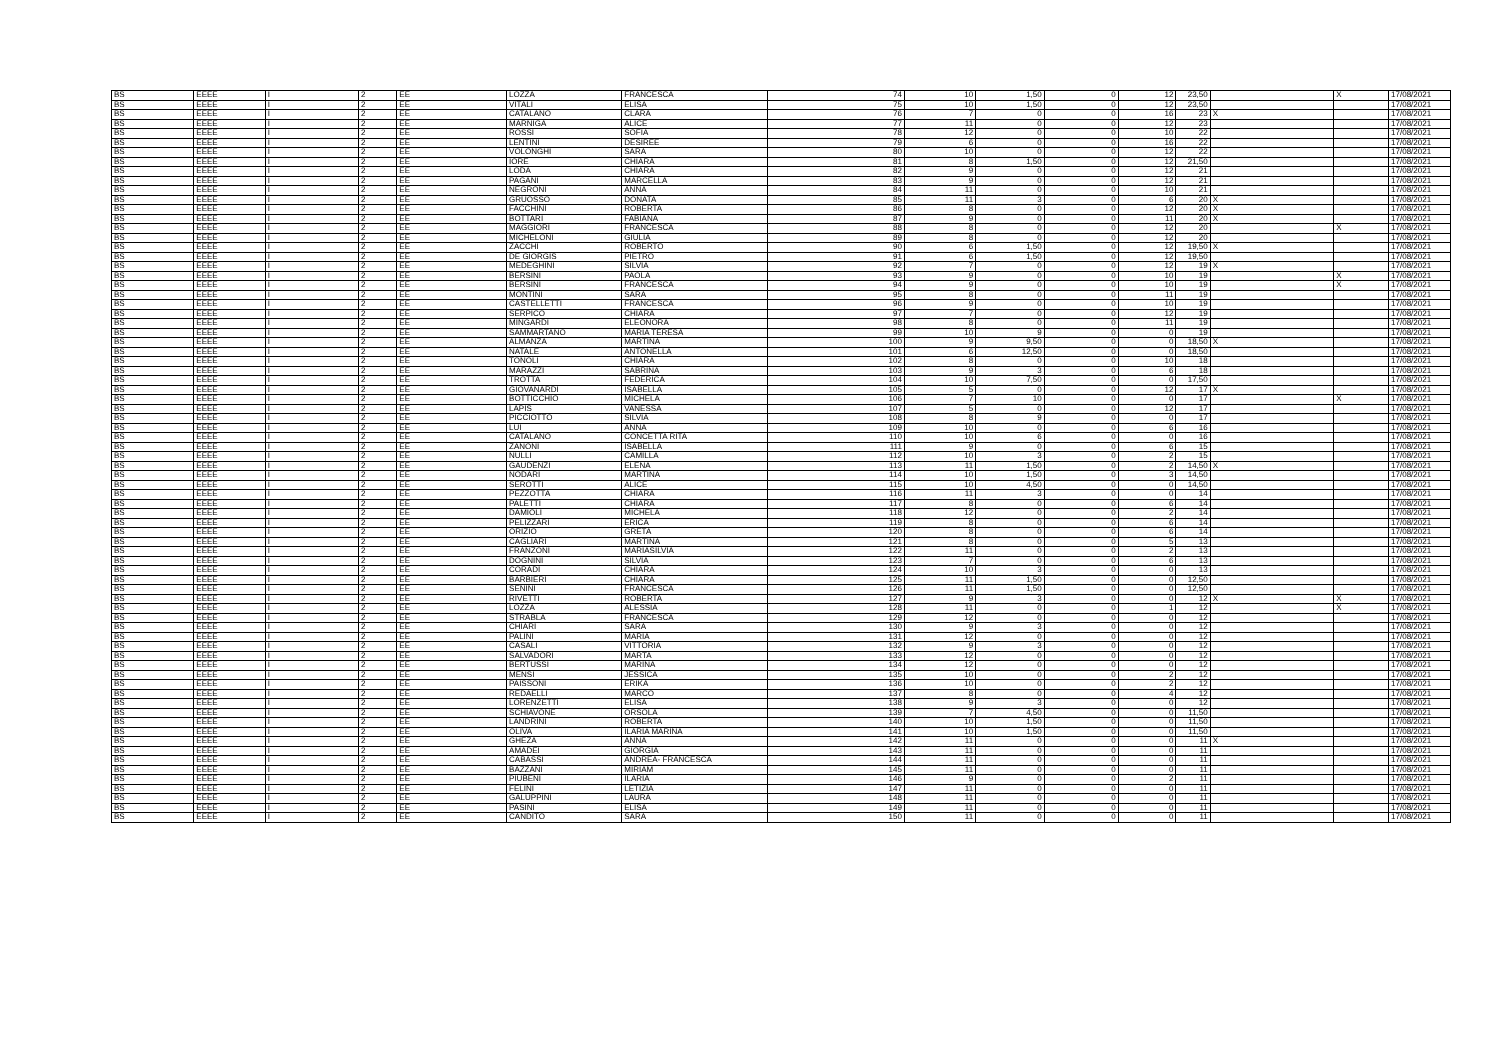| BS | EEEE | I | 2 | EE | LOZZA | FRANCESCA | 74 | 10 | 1,50 | 0 | 12 | 23,50 | | X | 17/08/2021 |
| BS | EEEE | I | 2 | EE | VITALI | ELISA | 75 | 10 | 1,50 | 0 | 12 | 23,50 | | | 17/08/2021 |
| BS | EEEE | I | 2 | EE | CATALANO | CLARA | 76 | 7 | 0 | 0 | 16 | 23 | X | | 17/08/2021 |
| BS | EEEE | I | 2 | EE | MARNIGA | ALICE | 77 | 11 | 0 | 0 | 12 | 23 | | | 17/08/2021 |
| BS | EEEE | I | 2 | EE | ROSSI | SOFIA | 78 | 12 | 0 | 0 | 10 | 22 | | | 17/08/2021 |
| BS | EEEE | I | 2 | EE | LENTINI | DESIRÈE | 79 | 6 | 0 | 0 | 16 | 22 | | | 17/08/2021 |
| BS | EEEE | I | 2 | EE | VOLONGHI | SARA | 80 | 10 | 0 | 0 | 12 | 22 | | | 17/08/2021 |
| BS | EEEE | I | 2 | EE | IORE | CHIARA | 81 | 8 | 1,50 | 0 | 12 | 21,50 | | | 17/08/2021 |
| BS | EEEE | I | 2 | EE | LODA | CHIARA | 82 | 9 | 0 | 0 | 12 | 21 | | | 17/08/2021 |
| BS | EEEE | I | 2 | EE | PAGANI | MARCELLA | 83 | 9 | 0 | 0 | 12 | 21 | | | 17/08/2021 |
| BS | EEEE | I | 2 | EE | NEGRONI | ANNA | 84 | 11 | 0 | 0 | 10 | 21 | | | 17/08/2021 |
| BS | EEEE | I | 2 | EE | GRUOSSO | DONATA | 85 | 11 | 3 | 0 | 6 | 20 | X | | 17/08/2021 |
| BS | EEEE | I | 2 | EE | FACCHINI | ROBERTA | 86 | 8 | 0 | 0 | 12 | 20 | X | | 17/08/2021 |
| BS | EEEE | I | 2 | EE | BOTTARI | FABIANA | 87 | 9 | 0 | 0 | 11 | 20 | X | | 17/08/2021 |
| BS | EEEE | I | 2 | EE | MAGGIORI | FRANCESCA | 88 | 8 | 0 | 0 | 12 | 20 | | X | 17/08/2021 |
| BS | EEEE | I | 2 | EE | MICHELONI | GIULIA | 89 | 8 | 0 | 0 | 12 | 20 | | | 17/08/2021 |
| BS | EEEE | I | 2 | EE | ZACCHI | ROBERTO | 90 | 6 | 1,50 | 0 | 12 | 19,50 | X | | 17/08/2021 |
| BS | EEEE | I | 2 | EE | DE GIORGIS | PIETRO | 91 | 6 | 1,50 | 0 | 12 | 19,50 | | | 17/08/2021 |
| BS | EEEE | I | 2 | EE | MEDEGHINI | SILVIA | 92 | 7 | 0 | 0 | 12 | 19 | X | | 17/08/2021 |
| BS | EEEE | I | 2 | EE | BERSINI | PAOLA | 93 | 9 | 0 | 0 | 10 | 19 | | X | 17/08/2021 |
| BS | EEEE | I | 2 | EE | BERSINI | FRANCESCA | 94 | 9 | 0 | 0 | 10 | 19 | | X | 17/08/2021 |
| BS | EEEE | I | 2 | EE | MONTINI | SARA | 95 | 8 | 0 | 0 | 11 | 19 | | | 17/08/2021 |
| BS | EEEE | I | 2 | EE | CASTELLETTI | FRANCESCA | 96 | 9 | 0 | 0 | 10 | 19 | | | 17/08/2021 |
| BS | EEEE | I | 2 | EE | SERPICO | CHIARA | 97 | 7 | 0 | 0 | 12 | 19 | | | 17/08/2021 |
| BS | EEEE | I | 2 | EE | MINGARDI | ELEONORA | 98 | 8 | 0 | 0 | 11 | 19 | | | 17/08/2021 |
| BS | EEEE | I | 2 | EE | SAMMARTANO | MARIA TERESA | 99 | 10 | 9 | 0 | 0 | 19 | | | 17/08/2021 |
| BS | EEEE | I | 2 | EE | ALMANZA | MARTINA | 100 | 9 | 9,50 | 0 | 0 | 18,50 | X | | 17/08/2021 |
| BS | EEEE | I | 2 | EE | NATALE | ANTONELLA | 101 | 6 | 12,50 | 0 | 0 | 18,50 | | | 17/08/2021 |
| BS | EEEE | I | 2 | EE | TONOLI | CHIARA | 102 | 8 | 0 | 0 | 10 | 18 | | | 17/08/2021 |
| BS | EEEE | I | 2 | EE | MARAZZI | SABRINA | 103 | 9 | 3 | 0 | 6 | 18 | | | 17/08/2021 |
| BS | EEEE | I | 2 | EE | TROTTA | FEDERICA | 104 | 10 | 7,50 | 0 | 0 | 17,50 | | | 17/08/2021 |
| BS | EEEE | I | 2 | EE | GIOVANARDI | ISABELLA | 105 | 5 | 0 | 0 | 12 | 17 | X | | 17/08/2021 |
| BS | EEEE | I | 2 | EE | BOTTICCHIO | MICHELA | 106 | 7 | 10 | 0 | 0 | 17 | | X | 17/08/2021 |
| BS | EEEE | I | 2 | EE | LAPIS | VANESSA | 107 | 5 | 0 | 0 | 12 | 17 | | | 17/08/2021 |
| BS | EEEE | I | 2 | EE | PICCIOTTO | SILVIA | 108 | 8 | 9 | 0 | 0 | 17 | | | 17/08/2021 |
| BS | EEEE | I | 2 | EE | LUI | ANNA | 109 | 10 | 0 | 0 | 6 | 16 | | | 17/08/2021 |
| BS | EEEE | I | 2 | EE | CATALANO | CONCETTA RITA | 110 | 10 | 6 | 0 | 0 | 16 | | | 17/08/2021 |
| BS | EEEE | I | 2 | EE | ZANONI | ISABELLA | 111 | 9 | 0 | 0 | 6 | 15 | | | 17/08/2021 |
| BS | EEEE | I | 2 | EE | NULLI | CAMILLA | 112 | 10 | 3 | 0 | 2 | 15 | | | 17/08/2021 |
| BS | EEEE | I | 2 | EE | GAUDENZI | ELENA | 113 | 11 | 1,50 | 0 | 2 | 14,50 | X | | 17/08/2021 |
| BS | EEEE | I | 2 | EE | NODARI | MARTINA | 114 | 10 | 1,50 | 0 | 3 | 14,50 | | | 17/08/2021 |
| BS | EEEE | I | 2 | EE | SEROTTI | ALICE | 115 | 10 | 4,50 | 0 | 0 | 14,50 | | | 17/08/2021 |
| BS | EEEE | I | 2 | EE | PEZZOTTA | CHIARA | 116 | 11 | 3 | 0 | 0 | 14 | | | 17/08/2021 |
| BS | EEEE | I | 2 | EE | PALETTI | CHIARA | 117 | 8 | 0 | 0 | 6 | 14 | | | 17/08/2021 |
| BS | EEEE | I | 2 | EE | DAMIOLI | MICHELA | 118 | 12 | 0 | 0 | 2 | 14 | | | 17/08/2021 |
| BS | EEEE | I | 2 | EE | PELIZZARI | ERICA | 119 | 8 | 0 | 0 | 6 | 14 | | | 17/08/2021 |
| BS | EEEE | I | 2 | EE | ORIZIO | GRETA | 120 | 8 | 0 | 0 | 6 | 14 | | | 17/08/2021 |
| BS | EEEE | I | 2 | EE | CAGLIARI | MARTINA | 121 | 8 | 0 | 0 | 5 | 13 | | | 17/08/2021 |
| BS | EEEE | I | 2 | EE | FRANZONI | MARIASILVIA | 122 | 11 | 0 | 0 | 2 | 13 | | | 17/08/2021 |
| BS | EEEE | I | 2 | EE | DOGNINI | SILVIA | 123 | 7 | 0 | 0 | 6 | 13 | | | 17/08/2021 |
| BS | EEEE | I | 2 | EE | CORADI | CHIARA | 124 | 10 | 3 | 0 | 0 | 13 | | | 17/08/2021 |
| BS | EEEE | I | 2 | EE | BARBIERI | CHIARA | 125 | 11 | 1,50 | 0 | 0 | 12,50 | | | 17/08/2021 |
| BS | EEEE | I | 2 | EE | SENINI | FRANCESCA | 126 | 11 | 1,50 | 0 | 0 | 12,50 | | | 17/08/2021 |
| BS | EEEE | I | 2 | EE | RIVETTI | ROBERTA | 127 | 9 | 3 | 0 | 0 | 12 | X | X | 17/08/2021 |
| BS | EEEE | I | 2 | EE | LOZZA | ALESSIA | 128 | 11 | 0 | 0 | 1 | 12 | | X | 17/08/2021 |
| BS | EEEE | I | 2 | EE | STRABLA | FRANCESCA | 129 | 12 | 0 | 0 | 0 | 12 | | | 17/08/2021 |
| BS | EEEE | I | 2 | EE | CHIARI | SARA | 130 | 9 | 3 | 0 | 0 | 12 | | | 17/08/2021 |
| BS | EEEE | I | 2 | EE | PALINI | MARIA | 131 | 12 | 0 | 0 | 0 | 12 | | | 17/08/2021 |
| BS | EEEE | I | 2 | EE | CASALI | VITTORIA | 132 | 9 | 3 | 0 | 0 | 12 | | | 17/08/2021 |
| BS | EEEE | I | 2 | EE | SALVADORI | MARTA | 133 | 12 | 0 | 0 | 0 | 12 | | | 17/08/2021 |
| BS | EEEE | I | 2 | EE | BERTUSSI | MARINA | 134 | 12 | 0 | 0 | 0 | 12 | | | 17/08/2021 |
| BS | EEEE | I | 2 | EE | MENSI | JESSICA | 135 | 10 | 0 | 0 | 2 | 12 | | | 17/08/2021 |
| BS | EEEE | I | 2 | EE | PAISSONI | ERIKA | 136 | 10 | 0 | 0 | 2 | 12 | | | 17/08/2021 |
| BS | EEEE | I | 2 | EE | REDAELLI | MARCO | 137 | 8 | 0 | 0 | 4 | 12 | | | 17/08/2021 |
| BS | EEEE | I | 2 | EE | LORENZETTI | ELISA | 138 | 9 | 3 | 0 | 0 | 12 | | | 17/08/2021 |
| BS | EEEE | I | 2 | EE | SCHIAVONE | ORSOLA | 139 | 7 | 4,50 | 0 | 0 | 11,50 | | | 17/08/2021 |
| BS | EEEE | I | 2 | EE | LANDRINI | ROBERTA | 140 | 10 | 1,50 | 0 | 0 | 11,50 | | | 17/08/2021 |
| BS | EEEE | I | 2 | EE | OLIVA | ILARIA MARINA | 141 | 10 | 1,50 | 0 | 0 | 11,50 | | | 17/08/2021 |
| BS | EEEE | I | 2 | EE | GHEZA | ANNA | 142 | 11 | 0 | 0 | 0 | 11 | X | | 17/08/2021 |
| BS | EEEE | I | 2 | EE | AMADEI | GIORGIA | 143 | 11 | 0 | 0 | 0 | 11 | | | 17/08/2021 |
| BS | EEEE | I | 2 | EE | CABASSI | ANDREA- FRANCESCA | 144 | 11 | 0 | 0 | 0 | 11 | | | 17/08/2021 |
| BS | EEEE | I | 2 | EE | BAZZANI | MIRIAM | 145 | 11 | 0 | 0 | 0 | 11 | | | 17/08/2021 |
| BS | EEEE | I | 2 | EE | PIUBENI | ILARIA | 146 | 9 | 0 | 0 | 2 | 11 | | | 17/08/2021 |
| BS | EEEE | I | 2 | EE | FELINI | LETIZIA | 147 | 11 | 0 | 0 | 0 | 11 | | | 17/08/2021 |
| BS | EEEE | I | 2 | EE | GALUPPINI | LAURA | 148 | 11 | 0 | 0 | 0 | 11 | | | 17/08/2021 |
| BS | EEEE | I | 2 | EE | PASINI | ELISA | 149 | 11 | 0 | 0 | 0 | 11 | | | 17/08/2021 |
| BS | EEEE | I | 2 | EE | CANDITO | SARA | 150 | 11 | 0 | 0 | 0 | 11 | | | 17/08/2021 |